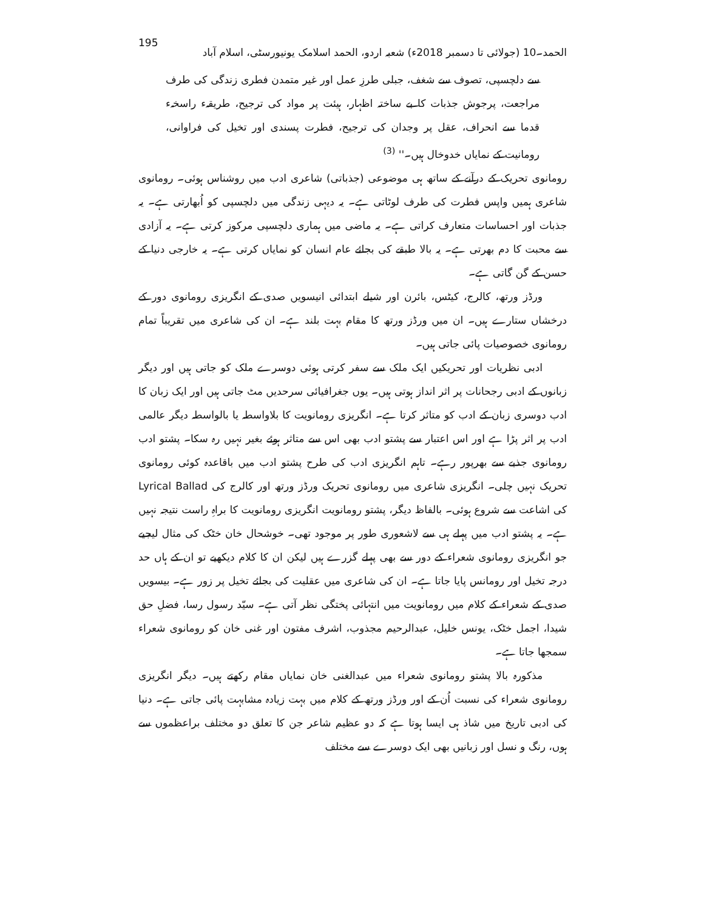195 الحمد۔10 (جولائی تا دسمبر 2018ء) شعبہ اردو، الحمد اسلامک یونیورسٹی، اسلام آباد
سے دلچسپی، تصوف سے شغف، جبلی طرزِ عمل اور غیر متمدن فطری زندگی کی طرف مراجعت، پرجوش جذبات کا بے ساختہ اظہار، ہیئت پر مواد کی ترجیح، طریقہء راسخہء قدما سے انحراف، عقل پر وجدان کی ترجیح، فطرت پسندی اور تخیل کی فراوانی، رومانیت کے نمایاں خدوخال ہیں۔'' <sup>(3)</sup>
رومانوی تحریک کے درآنے کے ساتھ ہی موضوعی (جذباتی) شاعری ادب میں روشناس ہوئی۔ رومانوی شاعری ہمیں واپس فطرت کی طرف لوٹاتی ہے۔ یہ دیہی زندگی میں دلچسپی کو اُبھارتی ہے۔ یہ جذبات اور احساسات متعارف کراتی ہے۔ یہ ماضی میں ہماری دلچسپی مرکوز کرتی ہے۔ یہ آزادی سے محبت کا دم بھرتی ہے۔ یہ بالا طبقے کی بجائے عام انسان کو نمایاں کرتی ہے۔ یہ خارجی دنیا کے حسن کے گن گاتی ہے۔
ورڈز ورتھ، کالرج، کیٹس، بائرن اور شیلے ابتدائی انیسویں صدی کے انگریزی رومانوی دور کے درخشاں ستارے ہیں۔ ان میں ورڈز ورتھ کا مقام بہت بلند ہے۔ ان کی شاعری میں تقریباً تمام رومانوی خصوصیات پائی جاتی ہیں۔
ادبی نظریات اور تحریکیں ایک ملک سے سفر کرتی ہوئی دوسرے ملک کو جاتی ہیں اور دیگر زبانوں کے ادبی رجحانات پر اثر انداز ہوتی ہیں۔ یوں جغرافیائی سرحدیں مٹ جاتی ہیں اور ایک زبان کا ادب دوسری زبان کے ادب کو متاثر کرتا ہے۔ انگریزی رومانویت کا بلاواسطہ یا بالواسطہ دیگر عالمی ادب پر اثر پڑا ہے اور اس اعتبار سے پشتو ادب بھی اس سے متاثر ہوئے بغیر نہیں رہ سکا۔ پشتو ادب رومانوی جذبے سے بھرپور رہے۔ تاہم انگریزی ادب کی طرح پشتو ادب میں باقاعدہ کوئی رومانوی تحریک نہیں چلی۔ انگریزی شاعری میں رومانوی تحریک ورڈز ورتھ اور کالرج کی Lyrical Ballad کی اشاعت سے شروع ہوئی۔ بالفاظ دیگر، پشتو رومانویت انگریزی رومانویت کا براہِ راست نتیجہ نہیں ہے۔ یہ پشتو ادب میں پہلے ہی سے لاشعوری طور پر موجود تھی۔ خوشحال خان خٹک کی مثال لیجیے جو انگریزی رومانوی شعراء کے دور سے بھی پہلے گزرے ہیں لیکن ان کا کلام دیکھیے تو ان کے ہاں حد درجہ تخیل اور رومانس پایا جاتا ہے۔ ان کی شاعری میں عقلیت کی بجائے تخیل پر زور ہے۔ بیسویں صدی کے شعراء کے کلام میں رومانویت میں انتہائی پختگی نظر آتی ہے۔ سیّد رسول رسا، فضلِ حق شیدا، اجمل خٹک، یونس خلیل، عبدالرحیم مجذوب، اشرف مفتون اور غنی خان کو رومانوی شعراء سمجھا جاتا ہے۔
مذکورہ بالا پشتو رومانوی شعراء میں عبدالغنی خان نمایاں مقام رکھتے ہیں۔ دیگر انگریزی رومانوی شعراء کی نسبت اُن کے اور ورڈز ورتھ کے کلام میں بہت زیادہ مشابہت پائی جاتی ہے۔ دنیا کی ادبی تاریخ میں شاذ ہی ایسا ہوتا ہے کہ دو عظیم شاعر جن کا تعلق دو مختلف براعظموں سے ہوں، رنگ و نسل اور زبانیں بھی ایک دوسرے سے مختلف